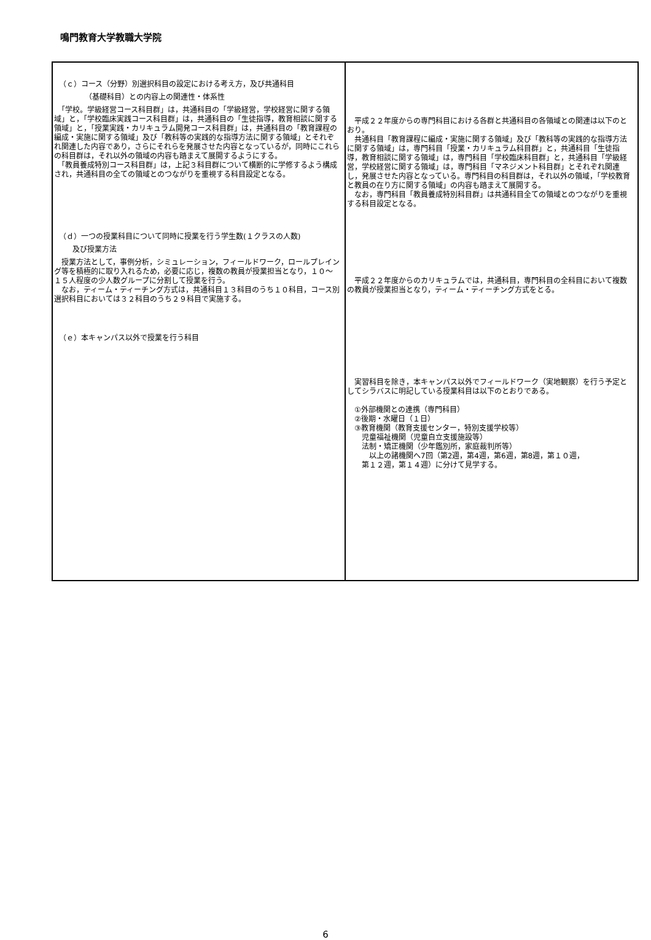鳴門教育大学教職大学院
| （ｃ）コース（分野）別選択科目の設定における考え方，及び共通科目 （基礎科目）との内容上の関連性・体系性 「学校。学級経営コース科目群」は，共通科目の「学級経営，学校経営に関する領域」と，「学校臨床実践コース科目群」は，共通科目の「生徒指導，教育相談に関する領域」と，「授業実践・カリキュラム開発コース科目群」は，共通科目の「教育課程の編成・実施に関する領域」及び「教科等の実践的な指導方法に関する領域」とそれぞれ関連した内容であり，さらにそれらを発展させた内容となっているが，同時にこれらの科目群は，それ以外の領域の内容も踏まえて展開するようにする。 「教員養成特別コース科目群」は，上記３科目群について横断的に学修するよう構成され，共通科目の全ての領域とのつながりを重視する科目設定となる。 （ｄ）一つの授業科目について同時に授業を行う学生数(１クラスの人数) 及び授業方法 授業方法として，事例分析，シミュレーション，フィールドワーク，ロールプレイング等を積極的に取り入れるため，必要に応じ，複数の教員が授業担当となり，１０～１５人程度の少人数グループに分割して授業を行う。 なお，ティーム・ティーチング方式は，共通科目１３科目のうち１０科目，コース別選択科目においては３２科目のうち２９科目で実施する。 （ｅ）本キャンパス以外で授業を行う科目 | 平成２２年度からの専門科目における各群と共通科目の各領域との関連は以下のとおり。 共通科目「教育課程に編成・実施に関する領域」及び「教科等の実践的な指導方法に関する領域」は，専門科目「授業・カリキュラム科目群」と，共通科目「生徒指導，教育相談に関する領域」は，専門科目「学校臨床科目群」と，共通科目「学級経営，学校経営に関する領域」は，専門科目「マネジメント科目群」とそれぞれ関連し，発展させた内容となっている。専門科目の科目群は，それ以外の領域，「学校教育と教員の在り方に関する領域」の内容も踏まえて展開する。 なお，専門科目「教員養成特別科目群」は共通科目全ての領域とのつながりを重視する科目設定となる。 平成２２年度からのカリキュラムでは，共通科目，専門科目の全科目において複数の教員が授業担当となり，ティーム・ティーチング方式をとる。 実習科目を除き，本キャンパス以外でフィールドワーク（実地観察）を行う予定としてシラバスに明記している授業科目は以下のとおりである。 ①外部機関との連携（専門科目） ②後期・水曜日（１日） ③教育機関（教育支援センター，特別支援学校等） 児童福祉機関（児童自立支援施設等） 法制・矯正機関（少年鑑別所，家庭裁判所等） 以上の諸機関へ7回（第2週，第4週，第6週，第8週，第１０週， 第１２週，第１４週）に分けて見学する。 |
6